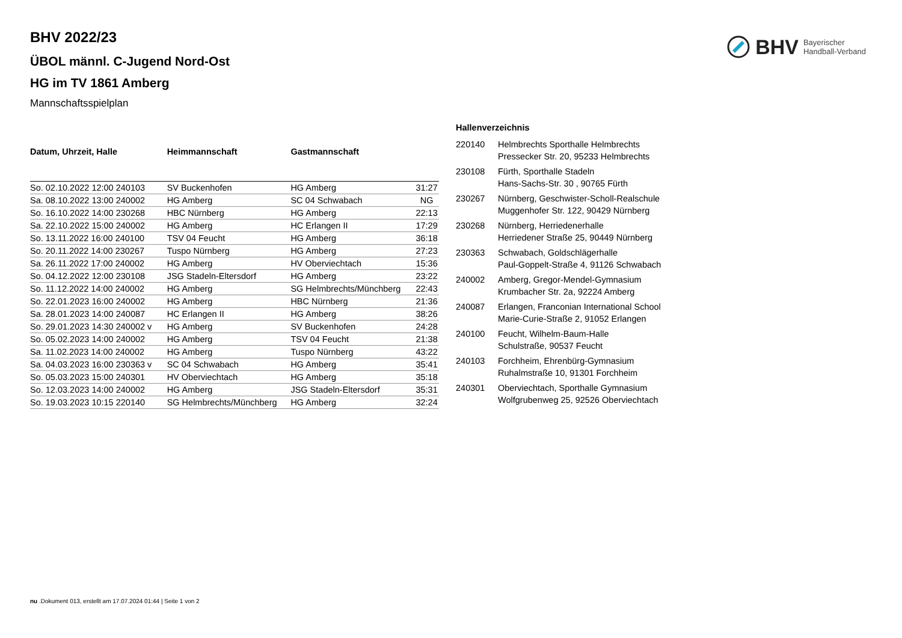BHV Bayerischer
Handball-Verband
BHV 2022/23
ÜBOL männl. C-Jugend Nord-Ost
HG im TV 1861 Amberg
Mannschaftsspielplan
| Datum, Uhrzeit, Halle | Heimmannschaft | Gastmannschaft | |
| --- | --- | --- | --- |
| So. 02.10.2022 12:00 240103 | SV Buckenhofen | HG Amberg | 31:27 |
| Sa. 08.10.2022 13:00 240002 | HG Amberg | SC 04 Schwabach | NG |
| So. 16.10.2022 14:00 230268 | HBC Nürnberg | HG Amberg | 22:13 |
| Sa. 22.10.2022 15:00 240002 | HG Amberg | HC Erlangen II | 17:29 |
| So. 13.11.2022 16:00 240100 | TSV 04 Feucht | HG Amberg | 36:18 |
| So. 20.11.2022 14:00 230267 | Tuspo Nürnberg | HG Amberg | 27:23 |
| Sa. 26.11.2022 17:00 240002 | HG Amberg | HV Oberviechtach | 15:36 |
| So. 04.12.2022 12:00 230108 | JSG Stadeln-Eltersdorf | HG Amberg | 23:22 |
| So. 11.12.2022 14:00 240002 | HG Amberg | SG Helmbrechts/Münchberg | 22:43 |
| So. 22.01.2023 16:00 240002 | HG Amberg | HBC Nürnberg | 21:36 |
| Sa. 28.01.2023 14:00 240087 | HC Erlangen II | HG Amberg | 38:26 |
| So. 29.01.2023 14:30 240002 v | HG Amberg | SV Buckenhofen | 24:28 |
| So. 05.02.2023 14:00 240002 | HG Amberg | TSV 04 Feucht | 21:38 |
| Sa. 11.02.2023 14:00 240002 | HG Amberg | Tuspo Nürnberg | 43:22 |
| Sa. 04.03.2023 16:00 230363 v | SC 04 Schwabach | HG Amberg | 35:41 |
| So. 05.03.2023 15:00 240301 | HV Oberviechtach | HG Amberg | 35:18 |
| So. 12.03.2023 14:00 240002 | HG Amberg | JSG Stadeln-Eltersdorf | 35:31 |
| So. 19.03.2023 10:15 220140 | SG Helmbrechts/Münchberg | HG Amberg | 32:24 |
Hallenverzeichnis
| 220140 | Helmbrechts Sporthalle Helmbrechts Pressecker Str. 20, 95233 Helmbrechts |
| 230108 | Fürth, Sporthalle Stadeln Hans-Sachs-Str. 30 , 90765 Fürth |
| 230267 | Nürnberg, Geschwister-Scholl-Realschule Muggenhofer Str. 122, 90429 Nürnberg |
| 230268 | Nürnberg, Herriedenerhalle Herriedener Straße 25, 90449 Nürnberg |
| 230363 | Schwabach, Goldschlägerhalle Paul-Goppelt-Straße 4, 91126 Schwabach |
| 240002 | Amberg, Gregor-Mendel-Gymnasium Krumbacher Str. 2a, 92224 Amberg |
| 240087 | Erlangen, Franconian International School Marie-Curie-Straße 2, 91052 Erlangen |
| 240100 | Feucht, Wilhelm-Baum-Halle Schulstraße, 90537 Feucht |
| 240103 | Forchheim, Ehrenbürg-Gymnasium Ruhalmstraße 10, 91301 Forchheim |
| 240301 | Oberviechtach, Sporthalle Gymnasium Wolfgrubenweg 25, 92526 Oberviechtach |
nu .Dokument 013, erstellt am 17.07.2024 01:44 | Seite 1 von 2